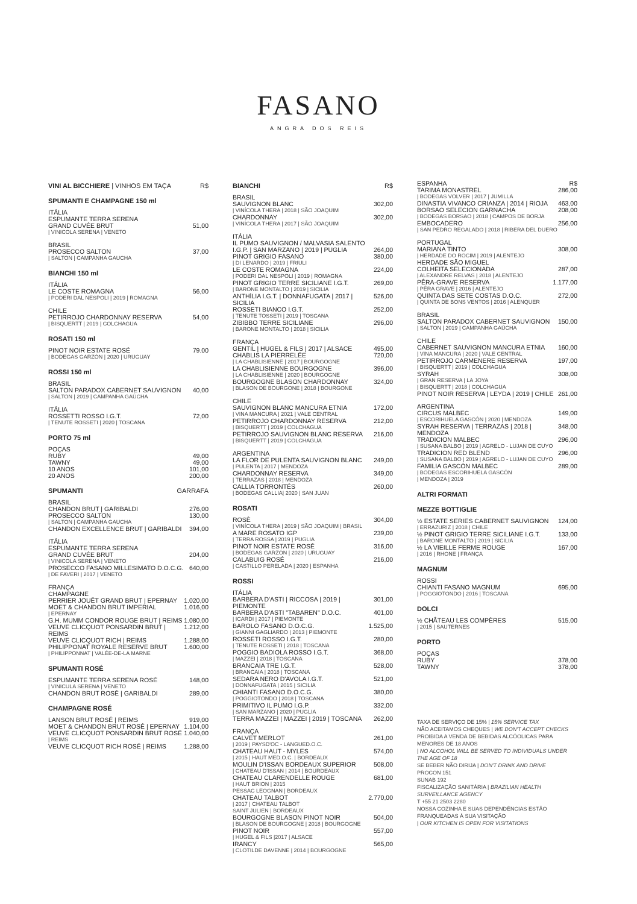FASANO
ANGRA DOS REIS
VINI AL BICCHIERE | VINHOS EM TAÇA R$
SPUMANTI E CHAMPAGNE 150 ml
ITÁLIA
ESPUMANTE TERRA SERENA
GRAND CUVÉE BRUT 51,00
| VINICOLA SERENA | VENETO
BRASIL
PROSECCO SALTON 37,00
| SALTON | CAMPANHA GAUCHA
BIANCHI 150 ml
ITÁLIA
LE COSTE ROMAGNA 56,00
| PODERI DAL NESPOLI | 2019 | ROMAGNA
CHILE
PETIRROJO CHARDONNAY RESERVA 54,00
| BISQUERTT | 2019 | COLCHAGUA
ROSATI 150 ml
PINOT NOIR ESTATE ROSÉ 79.00
| BODEGAS GARZÓN | 2020 | URUGUAY
ROSSI 150 ml
BRASIL
SALTON PARADOX CABERNET SAUVIGNON 40,00
| SALTON | 2019 | CAMPANHA GAÚCHA
ITÁLIA
ROSSETTI ROSSO I.G.T. 72,00
| TENUTE ROSSETI | 2020 | TOSCANA
PORTO 75 ml
POÇAS
RUBY 49,00
TAWNY 49,00
10 ANOS 101,00
20 ANOS 200,00
SPUMANTI GARRAFA
BRASIL
CHANDON BRUT | GARIBALDI 276,00
PROSECCO SALTON 130,00
| SALTON | CAMPANHA GAUCHA
CHANDON EXCELLENCE BRUT | GARIBALDI 394,00
ITÁLIA
ESPUMANTE TERRA SERENA
GRAND CUVÉE BRUT 204,00
| VINICOLA SERENA | VENETO
PROSECCO FASANO MILLESIMATO D.O.C.G. 640,00
| DE FAVERI | 2017 | VENETO
FRANÇA
CHAMPAGNE
PERRIER JOUËT GRAND BRUT | EPERNAY 1.020,00
MOET & CHANDON BRUT IMPERIAL 1.016,00
| EPERNAY
G.H. MUMM CONDOR ROUGE BRUT | REIMS 1.080,00
VEUVE CLICQUOT PONSARDIN BRUT | REIMS 1.212,00
VEUVE CLICQUOT RICH | REIMS 1.288,00
PHILIPPONAT ROYALE RESERVE BRUT 1.600,00
| PHILIPPONNAT | VALÉE-DE-LA MARNE
SPUMANTI ROSÉ
ESPUMANTE TERRA SERENA ROSÉ 148,00
| VINICULA SERENA | VENETO
CHANDON BRUT ROSÉ | GARIBALDI 289,00
CHAMPAGNE ROSÉ
LANSON BRUT ROSÉ | REIMS 919,00
MOET & CHANDON BRUT ROSÉ | EPERNAY 1.104,00
VEUVE CLICQUOT PONSARDIN BRUT ROSÉ 1.040,00
| REIMS
VEUVE CLICQUOT RICH ROSÉ | REIMS 1.288,00
BIANCHI R$
BRASIL
SAUVIGNON BLANC 302,00
| VINÍCOLA THERA | 2018 | SÃO JOAQUIM
CHARDONNAY 302,00
| VINÍCOLA THERA | 2017 | SÃO JOAQUIM
ITÁLIA
IL PUMO SAUVIGNON / MALVASIA SALENTO
I.G.P. | SAN MARZANO | 2019 | PUGLIA 264,00
PINOT GRIGIO FASANO 380,00
| DI LENARDO | 2019 | FRIULI
LE COSTE ROMAGNA 224,00
| PODERI DAL NESPOLI | 2019 | ROMAGNA
PINOT GRIGIO TERRE SICILIANE I.G.T. 269,00
| BARONE MONTALTO | 2019 | SICILIA
ANTHÌLIA I.G.T. | DONNAFUGATA | 2017 | SICILIA 526,00
ROSSETI BIANCO I.G.T. 252,00
| TENUTE TOSSETI | 2019 | TOSCANA
ZIBIBBO TERRE SICILIANE 296,00
| BARONE MONTALTO | 2018 | SICILIA
FRANÇA
GENTIL | HUGEL & FILS | 2017 | ALSACE 495,00
CHABLIS LA PIERRELÉE 720,00
| LA CHABLISIENNE | 2017 | BOURGOGNE
LA CHABLISIENNE BOURGOGNE 396,00
| LA CHABLISIENNE | 2020 | BOURGOGNE
BOURGOGNE BLASON CHARDONNAY 324,00
| BLASON DE BOURGONE | 2018 | BOURGONE
CHILE
SAUVIGNON BLANC MANCURA ETNIA 172,00
| VINA MANCURA | 2021 | VALE CENTRAL
PETIRROJO CHARDONNAY RESERVA 212,00
| BISQUERTT | 2019 | COLCHAGUA
PETIRROJO SAUVIGNON BLANC RESERVA 216,00
| BISQUERTT | 2019 | COLCHAGUA
ARGENTINA
LA FLOR DE PULENTA SAUVIGNON BLANC 249,00
| PULENTA | 2017 | MENDOZA
CHARDONNAY RESERVA 349,00
| TERRAZAS | 2018 | MENDOZA
CALLIA TORRONTÉS 260,00
| BODEGAS CALLIA| 2020 | SAN JUAN
ROSATI
ROSÈ 304,00
| VINÍCOLA THERA | 2019 | SÃO JOAQUIM | BRASIL
A MARE ROSATO IGP 239,00
| TERRA ROSSA | 2019 | PUGLIA
PINOT NOIR ESTATE ROSÉ 316,00
| BODEGAS GARZÓN | 2020 | URUGUAY
CALABUIG ROSÉ 216,00
| CASTILLO PERELADA | 2020 | ESPANHA
ROSSI
ITÁLIA
BARBERA D'ASTI | RICCOSA | 2019 | PIEMONTE 301,00
BARBERA D'ASTI "TABAREN" D.O.C. 401,00
| ICARDI | 2017 | PIEMONTE
BAROLO FASANO D.O.C.G. 1.525,00
| GIANNI GAGLIARDO | 2013 | PIEMONTE
ROSSETI ROSSO I.G.T. 280,00
| TENUTE ROSSETI | 2018 | TOSCANA
POGGIO BADIOLA ROSSO I.G.T. 368,00
| MAZZEI | 2018 | TOSCANA
BRANCAIA TRE I.G.T. 528,00
| BRANCAIA | 2018 | TOSCANA
SEDARA NERO D'AVOLA I.G.T. 521,00
| DONNAFUGATA | 2015 | SICILIA
CHIANTI FASANO D.O.C.G. 380,00
| POGGIOTONDO | 2018 | TOSCANA
PRIMITIVO IL PUMO I.G.P. 332,00
| SAN MARZANO | 2020 | PUGLIA
TERRA MAZZEI | MAZZEI | 2019 | TOSCANA 262,00
FRANÇA
CALVET MERLOT 261,00
| 2019 | PAYSD'OC - LANGUED.O.C.
CHATEAU HAUT - MYLES 574,00
| 2015 | HAUT MED.O.C. | BORDEAUX
MOULIN D'ISSAN BORDEAUX SUPERIOR 508,00
| CHATEAU D'ISSAN | 2014 | BOURDEAUX
CHATEAU CLARENDELLE ROUGE 681,00
| HAUT BRION | 2015
PESSAC LEOGNAN | BORDEAUX
CHATEAU TALBOT 2.770,00
| 2017 | CHATEAU TALBOT
SAINT JULIEN | BORDEAUX
BOURGOGNE BLASON PINOT NOIR 504,00
| BLASON DE BOURGOGNE | 2018 | BOURGOGNE
PINOT NOIR 557,00
| HUGEL & FILS |2017 | ALSACE
IRANCY 565,00
| CLOTILDE DAVENNE | 2014 | BOURGOGNE
ESPANHA R$
TARIMA MONASTREL 286,00
| BODEGAS VOLVER | 2017 | JUMILLA
DINASTIA VIVANCO CRIANZA | 2014 | RIOJA 463,00
BORSAO SELECION GARNACHA 208,00
| BODEGAS BORSAO | 2018 | CAMPOS DE BORJA
EMBOCADERO 256,00
| SAN PEDRO REGALADO | 2018 | RIBERA DEL DUERO
PORTUGAL
MARIANA TINTO 308,00
| HERDADE DO ROCIM | 2019 | ALENTEJO
HERDADE SÃO MIGUEL
COLHEITA SELECIONADA 287,00
| ALEXANDRE RELVAS | 2018 | ALENTEJO
PÊRA-GRAVE RESERVA 1.177,00
| PÊRA GRAVE | 2016 | ALENTEJO
QUINTA DAS SETE COSTAS D.O.C. 272,00
| QUINTA DE BONS VENTOS | 2016 | ALENQUER
BRASIL
SALTON PARADOX CABERNET SAUVIGNON 150,00
| SALTON | 2019 | CAMPANHA GAÚCHA
CHILE
CABERNET SAUVIGNON MANCURA ETNIA 160,00
| VINA MANCURA | 2020 | VALE CENTRAL
PETIRROJO CARMENERE RESERVA 197,00
| BISQUERTT | 2019 | COLCHAGUA
SYRAH 308,00
| GRAN RESERVA | LA JOYA
| BISQUERTT | 2018 | COLCHAGUA
PINOT NOIR RESERVA | LEYDA | 2019 | CHILE 261,00
ARGENTINA
CIRCUS MALBEC 149,00
| ESCORIHUELA GASCÓN | 2020 | MENDOZA
SYRAH RESERVA | TERRAZAS | 2018 | MENDOZA 348,00
TRADICION MALBEC 296,00
| SUSANA BALBO | 2019 | AGRELO - LUJAN DE CUYO
TRADICION RED BLEND 296,00
| SUSANA BALBO | 2019 | AGRELO - LUJAN DE CUYO
FAMILIA GASCÓN MALBEC 289,00
| BODEGAS ESCORIHUELA GASCÓN
| MENDOZA | 2019
ALTRI FORMATI
MEZZE BOTTIGLIE
½ ESTATE SERIES CABERNET SAUVIGNON 124,00
| ERRAZURIZ | 2018 | CHILE
½ PINOT GRIGIO TERRE SICILIANE I.G.T. 133,00
| BARONE MONTALTO | 2019 | SICILIA
½ LA VIEILLE FERME ROUGE 167,00
| 2016 | RHONE | FRANÇA
MAGNUM
ROSSI
CHIANTI FASANO MAGNUM 695,00
| POGGIOTONDO | 2016 | TOSCANA
DOLCI
½ CHÂTEAU LES COMPÈRES 515,00
| 2015 | SAUTERNES
PORTO
POÇAS
RUBY 378,00
TAWNY 378,00
TAXA DE SERVIÇO DE 15% | 15% SERVICE TAX
NÃO ACEITAMOS CHEQUES | WE DON'T ACCEPT CHECKS
PROIBIDA A VENDA DE BEBIDAS ALCÓOLICAS PARA MENORES DE 18 ANOS
| NO ALCOHOL WILL BE SERVED TO INDIVIDUALS UNDER THE AGE OF 18
SE BEBER NÃO DIRIJA | DON'T DRINK AND DRIVE
PROCON 151
SUNAB 192
FISCALIZAÇÃO SANITÁRIA | BRAZILIAN HEALTH SURVEILLANCE AGENCY
T +55 21 2503 2280
NOSSA COZINHA E SUAS DEPENDÊNCIAS ESTÃO FRANQUEADAS À SUA VISITAÇÃO
| OUR KITCHEN IS OPEN FOR VISITATIONS